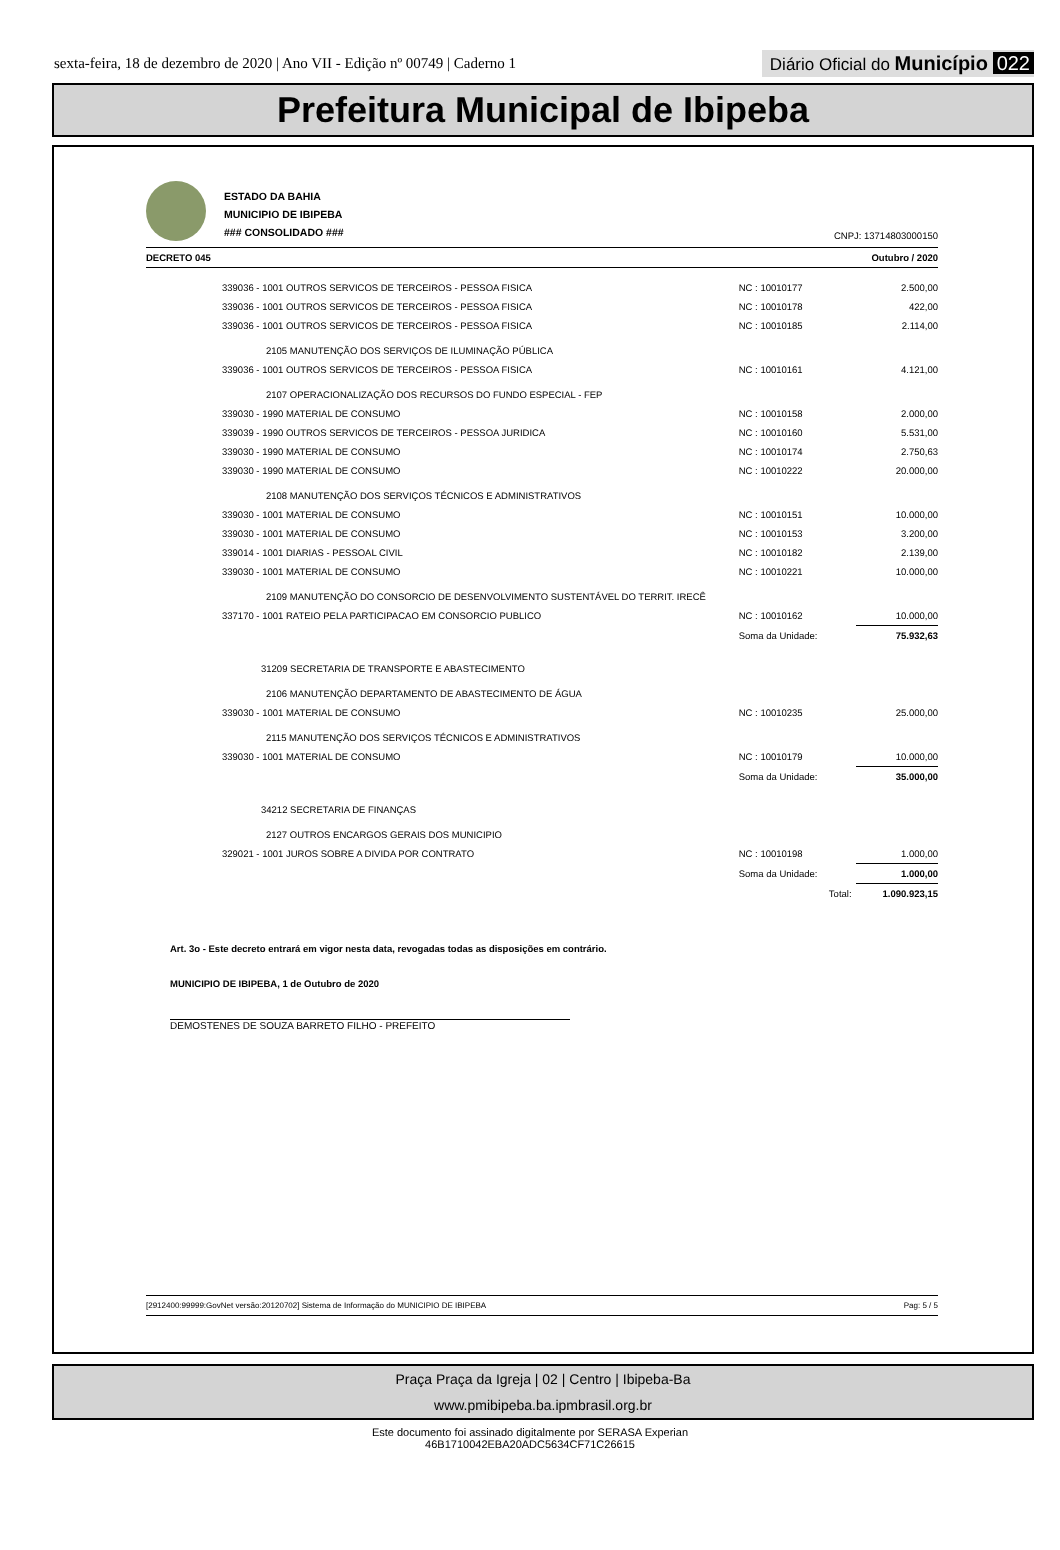sexta-feira, 18 de dezembro de 2020 | Ano VII - Edição nº 00749 | Caderno 1
Diário Oficial do Município 022
Prefeitura Municipal de Ibipeba
ESTADO DA BAHIA
MUNICIPIO DE IBIPEBA
### CONSOLIDADO ###
CNPJ: 13714803000150
DECRETO 045 Outubro / 2020
| 339036 - 1001 OUTROS SERVICOS DE TERCEIROS - PESSOA FISICA | NC : 10010177 | 2.500,00 |
| 339036 - 1001 OUTROS SERVICOS DE TERCEIROS - PESSOA FISICA | NC : 10010178 | 422,00 |
| 339036 - 1001 OUTROS SERVICOS DE TERCEIROS - PESSOA FISICA | NC : 10010185 | 2.114,00 |
| 2105 MANUTENÇÃO DOS SERVIÇOS DE ILUMINAÇÃO PÚBLICA | | |
| 339036 - 1001 OUTROS SERVICOS DE TERCEIROS - PESSOA FISICA | NC : 10010161 | 4.121,00 |
| 2107 OPERACIONALIZAÇÃO DOS RECURSOS DO FUNDO ESPECIAL - FEP | | |
| 339030 - 1990 MATERIAL DE CONSUMO | NC : 10010158 | 2.000,00 |
| 339039 - 1990 OUTROS SERVICOS DE TERCEIROS - PESSOA JURIDICA | NC : 10010160 | 5.531,00 |
| 339030 - 1990 MATERIAL DE CONSUMO | NC : 10010174 | 2.750,63 |
| 339030 - 1990 MATERIAL DE CONSUMO | NC : 10010222 | 20.000,00 |
| 2108 MANUTENÇÃO DOS SERVIÇOS TÉCNICOS E ADMINISTRATIVOS | | |
| 339030 - 1001 MATERIAL DE CONSUMO | NC : 10010151 | 10.000,00 |
| 339030 - 1001 MATERIAL DE CONSUMO | NC : 10010153 | 3.200,00 |
| 339014 - 1001 DIARIAS - PESSOAL CIVIL | NC : 10010182 | 2.139,00 |
| 339030 - 1001 MATERIAL DE CONSUMO | NC : 10010221 | 10.000,00 |
| 2109 MANUTENÇÃO DO CONSORCIO DE DESENVOLVIMENTO SUSTENTÁVEL DO TERRIT. IRECÊ | | |
| 337170 - 1001 RATEIO PELA PARTICIPACAO EM CONSORCIO PUBLICO | NC : 10010162 | 10.000,00 |
| | Soma da Unidade: | 75.932,63 |
| 31209 SECRETARIA DE TRANSPORTE E ABASTECIMENTO | | |
| 2106 MANUTENÇÃO DEPARTAMENTO DE ABASTECIMENTO DE ÁGUA | | |
| 339030 - 1001 MATERIAL DE CONSUMO | NC : 10010235 | 25.000,00 |
| 2115 MANUTENÇÃO DOS SERVIÇOS TÉCNICOS E ADMINISTRATIVOS | | |
| 339030 - 1001 MATERIAL DE CONSUMO | NC : 10010179 | 10.000,00 |
| | Soma da Unidade: | 35.000,00 |
| 34212 SECRETARIA DE FINANÇAS | | |
| 2127 OUTROS ENCARGOS GERAIS DOS MUNICIPIO | | |
| 329021 - 1001 JUROS SOBRE A DIVIDA POR CONTRATO | NC : 10010198 | 1.000,00 |
| | Soma da Unidade: | 1.000,00 |
| | Total: | 1.090.923,15 |
Art. 3o - Este decreto entrará em vigor nesta data, revogadas todas as disposições em contrário.
MUNICIPIO DE IBIPEBA, 1 de Outubro de 2020
DEMOSTENES DE SOUZA BARRETO FILHO - PREFEITO
[2912400:99999:GovNet versão:20120702] Sistema de Informação do MUNICIPIO DE IBIPEBA Pag: 5 / 5
Praça Praça da Igreja | 02 | Centro | Ibipeba-Ba
www.pmibipeba.ba.ipmbrasil.org.br
Este documento foi assinado digitalmente por SERASA Experian
46B1710042EBA20ADC5634CF71C26615